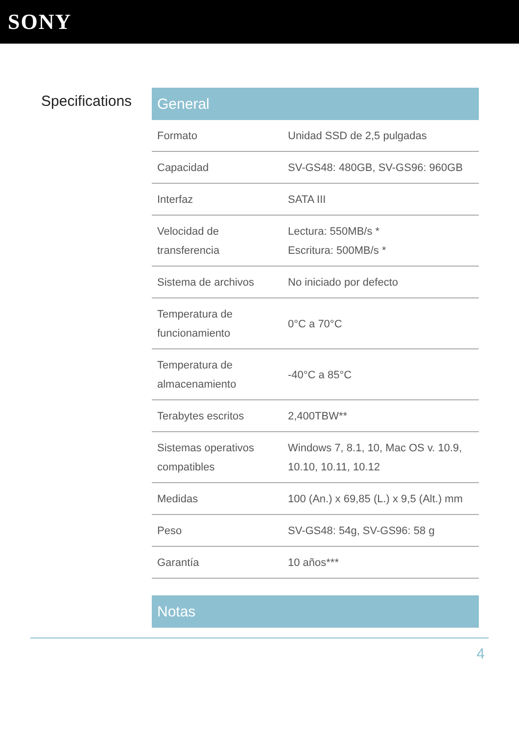SONY
Specifications
General
| Formato | Unidad SSD de 2,5 pulgadas |
| Capacidad | SV-GS48: 480GB, SV-GS96: 960GB |
| Interfaz | SATA III |
| Velocidad de transferencia | Lectura: 550MB/s * Escritura: 500MB/s * |
| Sistema de archivos | No iniciado por defecto |
| Temperatura de funcionamiento | 0°C a 70°C |
| Temperatura de almacenamiento | -40°C a 85°C |
| Terabytes escritos | 2,400TBW** |
| Sistemas operativos compatibles | Windows 7, 8.1, 10, Mac OS v. 10.9, 10.10, 10.11, 10.12 |
| Medidas | 100 (An.) x 69,85 (L.) x 9,5 (Alt.) mm |
| Peso | SV-GS48: 54g, SV-GS96: 58 g |
| Garantía | 10 años*** |
Notas
4